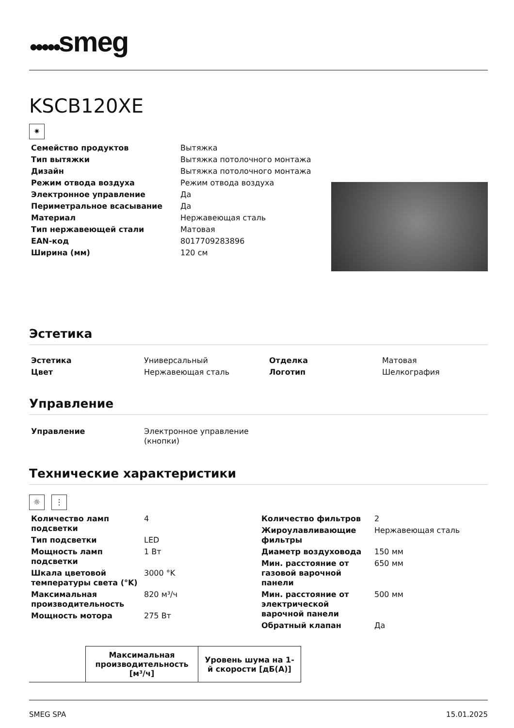●●●●●smeg
KSCB120XE
✷
| Семейство продуктов | Вытяжка |
| Тип вытяжки | Вытяжка потолочного монтажа |
| Дизайн | Вытяжка потолочного монтажа |
| Режим отвода воздуха | Режим отвода воздуха |
| Электронное управление | Да |
| Периметральное всасывание | Да |
| Материал | Нержавеющая сталь |
| Тип нержавеющей стали | Матовая |
| EAN-код | 8017709283896 |
| Ширина (мм) | 120 см |
Эстетика
| Эстетика | Универсальный | Отделка | Матовая |
| Цвет | Нержавеющая сталь | Логотип | Шелкография |
Управление
| Управление | Электронное управление (кнопки) |
Технические характеристики
☼ ⋮
| / Количество ламп подсветки / 4 / / Тип подсветки / LED / / Мощность ламп подсветки / 1 Вт / / Шкала цветовой температуры света (°K) / 3000 °K / / Максимальная производительность / 820 м³/ч / / Мощность мотора / 275 Вт / | / Количество фильтров / 2 / / Жироулавливающие фильтры / Нержавеющая сталь / / Диаметр воздуховода / 150 мм / / Мин. расстояние от газовой варочной панели / 650 мм / / Мин. расстояние от электрической варочной панели / 500 мм / / Обратный клапан / Да / |
| | Максимальная производительность [м³/ч] | Уровень шума на 1-й скорости [дБ(А)] |
| --- | --- | --- |
SMEG SPA 15.01.2025